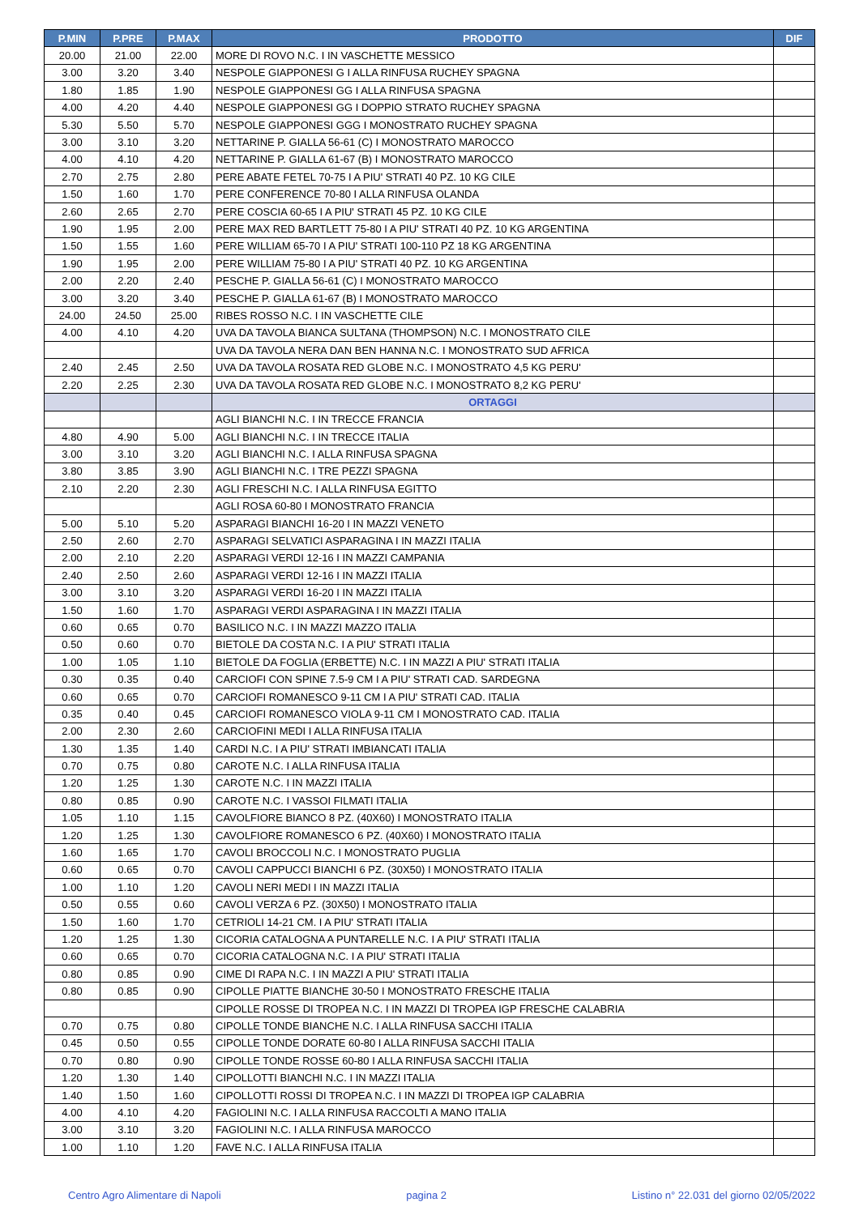| P.MIN | P.PRE | P.MAX | PRODOTTO | DIF |
| --- | --- | --- | --- | --- |
| 20.00 | 21.00 | 22.00 | MORE DI ROVO N.C. I IN VASCHETTE MESSICO | |
| 3.00 | 3.20 | 3.40 | NESPOLE GIAPPONESI G I ALLA RINFUSA RUCHEY SPAGNA | |
| 1.80 | 1.85 | 1.90 | NESPOLE GIAPPONESI GG I ALLA RINFUSA SPAGNA | |
| 4.00 | 4.20 | 4.40 | NESPOLE GIAPPONESI GG I DOPPIO STRATO RUCHEY SPAGNA | |
| 5.30 | 5.50 | 5.70 | NESPOLE GIAPPONESI GGG I MONOSTRATO RUCHEY SPAGNA | |
| 3.00 | 3.10 | 3.20 | NETTARINE P. GIALLA 56-61 (C) I MONOSTRATO MAROCCO | |
| 4.00 | 4.10 | 4.20 | NETTARINE P. GIALLA 61-67 (B) I MONOSTRATO MAROCCO | |
| 2.70 | 2.75 | 2.80 | PERE ABATE FETEL 70-75 I A PIU' STRATI 40 PZ. 10 KG CILE | |
| 1.50 | 1.60 | 1.70 | PERE CONFERENCE 70-80 I ALLA RINFUSA OLANDA | |
| 2.60 | 2.65 | 2.70 | PERE COSCIA 60-65 I A PIU' STRATI 45 PZ. 10 KG CILE | |
| 1.90 | 1.95 | 2.00 | PERE MAX RED BARTLETT 75-80 I A PIU' STRATI 40 PZ. 10 KG ARGENTINA | |
| 1.50 | 1.55 | 1.60 | PERE WILLIAM 65-70 I A PIU' STRATI 100-110 PZ 18 KG ARGENTINA | |
| 1.90 | 1.95 | 2.00 | PERE WILLIAM 75-80 I A PIU' STRATI 40 PZ. 10 KG ARGENTINA | |
| 2.00 | 2.20 | 2.40 | PESCHE P. GIALLA 56-61 (C) I MONOSTRATO MAROCCO | |
| 3.00 | 3.20 | 3.40 | PESCHE P. GIALLA 61-67 (B) I MONOSTRATO MAROCCO | |
| 24.00 | 24.50 | 25.00 | RIBES ROSSO N.C. I IN VASCHETTE CILE | |
| 4.00 | 4.10 | 4.20 | UVA DA TAVOLA BIANCA SULTANA (THOMPSON) N.C. I MONOSTRATO CILE | |
| | | | UVA DA TAVOLA NERA DAN BEN HANNA N.C. I MONOSTRATO SUD AFRICA | |
| 2.40 | 2.45 | 2.50 | UVA DA TAVOLA ROSATA RED GLOBE N.C. I MONOSTRATO 4,5 KG PERU' | |
| 2.20 | 2.25 | 2.30 | UVA DA TAVOLA ROSATA RED GLOBE N.C. I MONOSTRATO 8,2 KG PERU' | |
| | | | ORTAGGI | |
| | | | AGLI BIANCHI N.C. I IN TRECCE FRANCIA | |
| 4.80 | 4.90 | 5.00 | AGLI BIANCHI N.C. I IN TRECCE ITALIA | |
| 3.00 | 3.10 | 3.20 | AGLI BIANCHI N.C. I ALLA RINFUSA SPAGNA | |
| 3.80 | 3.85 | 3.90 | AGLI BIANCHI N.C. I TRE PEZZI SPAGNA | |
| 2.10 | 2.20 | 2.30 | AGLI FRESCHI N.C. I ALLA RINFUSA EGITTO | |
| | | | AGLI ROSA 60-80 I MONOSTRATO FRANCIA | |
| 5.00 | 5.10 | 5.20 | ASPARAGI BIANCHI 16-20 I IN MAZZI VENETO | |
| 2.50 | 2.60 | 2.70 | ASPARAGI SELVATICI ASPARAGINA I IN MAZZI ITALIA | |
| 2.00 | 2.10 | 2.20 | ASPARAGI VERDI 12-16 I IN MAZZI CAMPANIA | |
| 2.40 | 2.50 | 2.60 | ASPARAGI VERDI 12-16 I IN MAZZI ITALIA | |
| 3.00 | 3.10 | 3.20 | ASPARAGI VERDI 16-20 I IN MAZZI ITALIA | |
| 1.50 | 1.60 | 1.70 | ASPARAGI VERDI ASPARAGINA I IN MAZZI ITALIA | |
| 0.60 | 0.65 | 0.70 | BASILICO N.C. I IN MAZZI MAZZO ITALIA | |
| 0.50 | 0.60 | 0.70 | BIETOLE DA COSTA N.C. I A PIU' STRATI ITALIA | |
| 1.00 | 1.05 | 1.10 | BIETOLE DA FOGLIA (ERBETTE) N.C. I IN MAZZI A PIU' STRATI ITALIA | |
| 0.30 | 0.35 | 0.40 | CARCIOFI CON SPINE 7.5-9 CM I A PIU' STRATI CAD. SARDEGNA | |
| 0.60 | 0.65 | 0.70 | CARCIOFI ROMANESCO 9-11 CM I A PIU' STRATI CAD. ITALIA | |
| 0.35 | 0.40 | 0.45 | CARCIOFI ROMANESCO VIOLA 9-11 CM I MONOSTRATO CAD. ITALIA | |
| 2.00 | 2.30 | 2.60 | CARCIOFINI MEDI I ALLA RINFUSA ITALIA | |
| 1.30 | 1.35 | 1.40 | CARDI N.C. I A PIU' STRATI IMBIANCATI ITALIA | |
| 0.70 | 0.75 | 0.80 | CAROTE N.C. I ALLA RINFUSA ITALIA | |
| 1.20 | 1.25 | 1.30 | CAROTE N.C. I IN MAZZI ITALIA | |
| 0.80 | 0.85 | 0.90 | CAROTE N.C. I VASSOI FILMATI ITALIA | |
| 1.05 | 1.10 | 1.15 | CAVOLFIORE BIANCO 8 PZ. (40X60) I MONOSTRATO ITALIA | |
| 1.20 | 1.25 | 1.30 | CAVOLFIORE ROMANESCO 6 PZ. (40X60) I MONOSTRATO ITALIA | |
| 1.60 | 1.65 | 1.70 | CAVOLI BROCCOLI N.C. I MONOSTRATO PUGLIA | |
| 0.60 | 0.65 | 0.70 | CAVOLI CAPPUCCI BIANCHI 6 PZ. (30X50) I MONOSTRATO ITALIA | |
| 1.00 | 1.10 | 1.20 | CAVOLI NERI MEDI I IN MAZZI ITALIA | |
| 0.50 | 0.55 | 0.60 | CAVOLI VERZA 6 PZ. (30X50) I MONOSTRATO ITALIA | |
| 1.50 | 1.60 | 1.70 | CETRIOLI 14-21 CM. I A PIU' STRATI ITALIA | |
| 1.20 | 1.25 | 1.30 | CICORIA CATALOGNA A PUNTARELLE N.C. I A PIU' STRATI ITALIA | |
| 0.60 | 0.65 | 0.70 | CICORIA CATALOGNA N.C. I A PIU' STRATI ITALIA | |
| 0.80 | 0.85 | 0.90 | CIME DI RAPA N.C. I IN MAZZI A PIU' STRATI ITALIA | |
| 0.80 | 0.85 | 0.90 | CIPOLLE PIATTE BIANCHE 30-50 I MONOSTRATO FRESCHE ITALIA | |
| | | | CIPOLLE ROSSE DI TROPEA N.C. I IN MAZZI DI TROPEA IGP FRESCHE CALABRIA | |
| 0.70 | 0.75 | 0.80 | CIPOLLE TONDE BIANCHE N.C. I ALLA RINFUSA SACCHI ITALIA | |
| 0.45 | 0.50 | 0.55 | CIPOLLE TONDE DORATE 60-80 I ALLA RINFUSA SACCHI ITALIA | |
| 0.70 | 0.80 | 0.90 | CIPOLLE TONDE ROSSE 60-80 I ALLA RINFUSA SACCHI ITALIA | |
| 1.20 | 1.30 | 1.40 | CIPOLLOTTI BIANCHI N.C. I IN MAZZI ITALIA | |
| 1.40 | 1.50 | 1.60 | CIPOLLOTTI ROSSI DI TROPEA N.C. I IN MAZZI DI TROPEA IGP CALABRIA | |
| 4.00 | 4.10 | 4.20 | FAGIOLINI N.C. I ALLA RINFUSA RACCOLTI A MANO ITALIA | |
| 3.00 | 3.10 | 3.20 | FAGIOLINI N.C. I ALLA RINFUSA MAROCCO | |
| 1.00 | 1.10 | 1.20 | FAVE N.C. I ALLA RINFUSA ITALIA | |
Centro Agro Alimentare di Napoli pagina 2 Listino n° 22.031 del giorno 02/05/2022